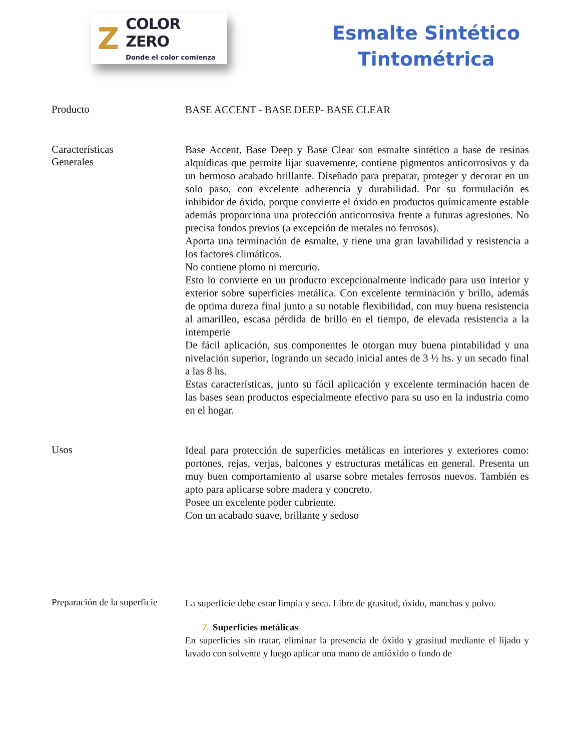Z
COLOR ZERO
Donde el color comienza
Esmalte Sintético
Tintométrica
Producto
BASE ACCENT - BASE DEEP- BASE CLEAR
Características
Generales
Base Accent, Base Deep y Base Clear son esmalte sintético a base de resinas alquídicas que permite lijar suavemente, contiene pigmentos anticorrosivos y da un hermoso acabado brillante. Diseñado para preparar, proteger y decorar en un solo paso, con excelente adherencia y durabilidad. Por su formulación es inhibidor de óxido, porque convierte el óxido en productos químicamente estable además proporciona una protección anticorrosiva frente a futuras agresiones. No precisa fondos previos (a excepción de metales no ferrosos).
Aporta una terminación de esmalte, y tiene una gran lavabilidad y resistencia a los factores climáticos.
No contiene plomo ni mercurio.
Esto lo convierte en un producto excepcionalmente indicado para uso interior y exterior sobre superficies metálica. Con excelente terminación y brillo, además de optima dureza final junto a su notable flexibilidad, con muy buena resistencia al amarilleo, escasa pérdida de brillo en el tiempo, de elevada resistencia a la intemperie
De fácil aplicación, sus componentes le otorgan muy buena pintabilidad y una nivelación superior, logrando un secado inicial antes de 3 ½ hs. y un secado final a las 8 hs.
Estas características, junto su fácil aplicación y excelente terminación hacen de las bases sean productos especialmente efectivo para su uso en la industria como en el hogar.
Usos
Ideal para protección de superficies metálicas en interiores y exteriores como: portones, rejas, verjas, balcones y estructuras metálicas en general. Presenta un muy buen comportamiento al usarse sobre metales ferrosos nuevos. También es apto para aplicarse sobre madera y concreto.
Posee un excelente poder cubriente.
Con un acabado suave, brillante y sedoso
Preparación de la superficie
La superficie debe estar limpia y seca. Libre de grasitud, óxido, manchas y polvo.
Z Superficies metálicas
En superficies sin tratar, eliminar la presencia de óxido y grasitud mediante el lijado y lavado con solvente y luego aplicar una mano de antióxido o fondo de